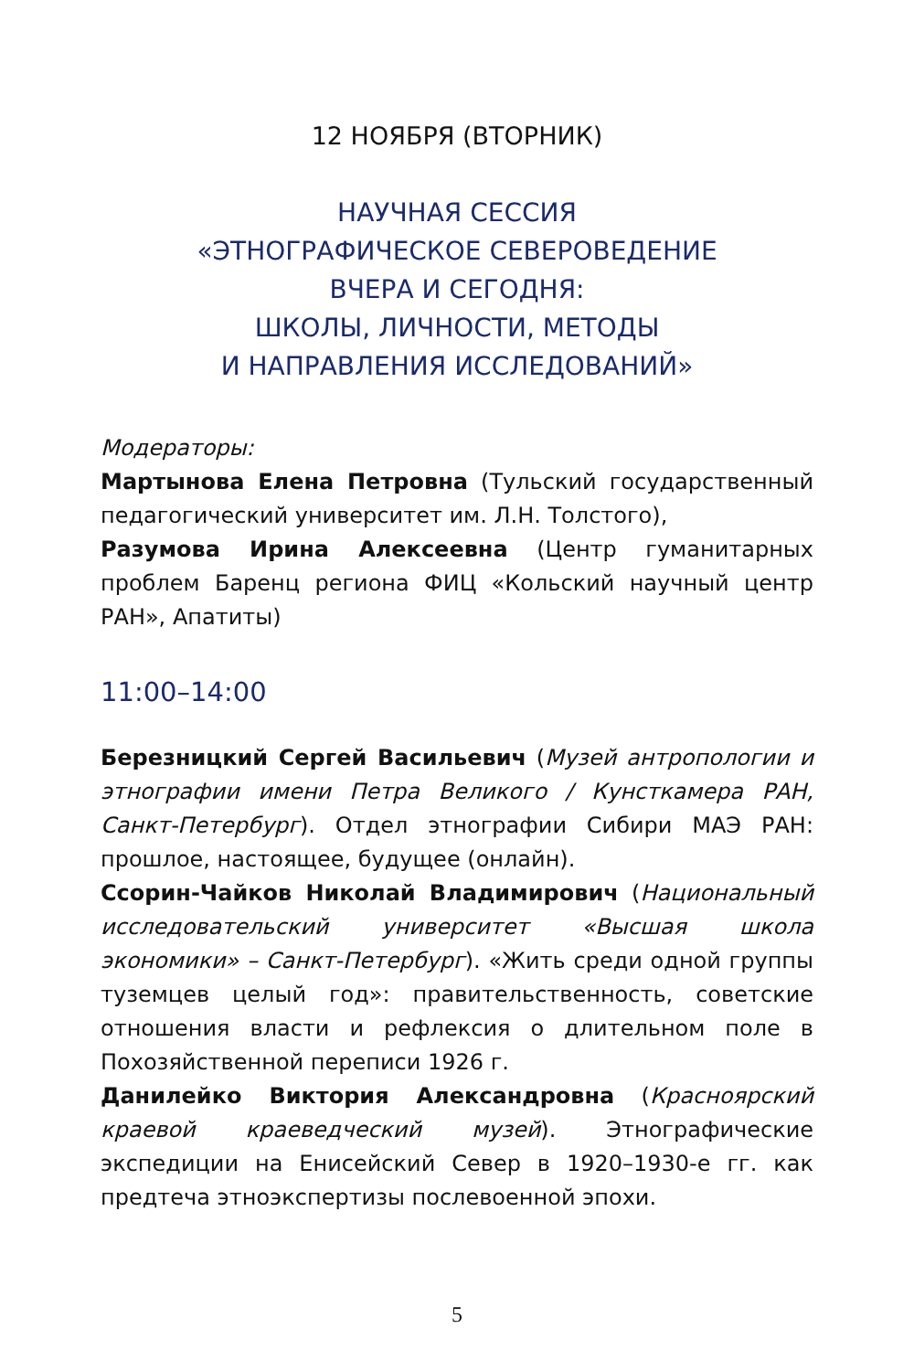12 НОЯБРЯ (ВТОРНИК)
НАУЧНАЯ СЕССИЯ
«ЭТНОГРАФИЧЕСКОЕ СЕВЕРОВЕДЕНИЕ
ВЧЕРА И СЕГОДНЯ:
ШКОЛЫ, ЛИЧНОСТИ, МЕТОДЫ
И НАПРАВЛЕНИЯ ИССЛЕДОВАНИЙ»
Модераторы:
Мартынова Елена Петровна (Тульский государственный педагогический университет им. Л.Н. Толстого),
Разумова Ирина Алексеевна (Центр гуманитарных проблем Баренц региона ФИЦ «Кольский научный центр РАН», Апатиты)
11:00–14:00
Березницкий Сергей Васильевич (Музей антропологии и этнографии имени Петра Великого / Кунсткамера РАН, Санкт-Петербург). Отдел этнографии Сибири МАЭ РАН: прошлое, настоящее, будущее (онлайн).
Ссорин-Чайков Николай Владимирович (Национальный исследовательский университет «Высшая школа экономики» – Санкт-Петербург). «Жить среди одной группы туземцев целый год»: правительственность, советские отношения власти и рефлексия о длительном поле в Похозяйственной переписи 1926 г.
Данилейко Виктория Александровна (Красноярский краевой краеведческий музей). Этнографические экспедиции на Енисейский Север в 1920–1930-е гг. как предтеча этноэкспертизы послевоенной эпохи.
5